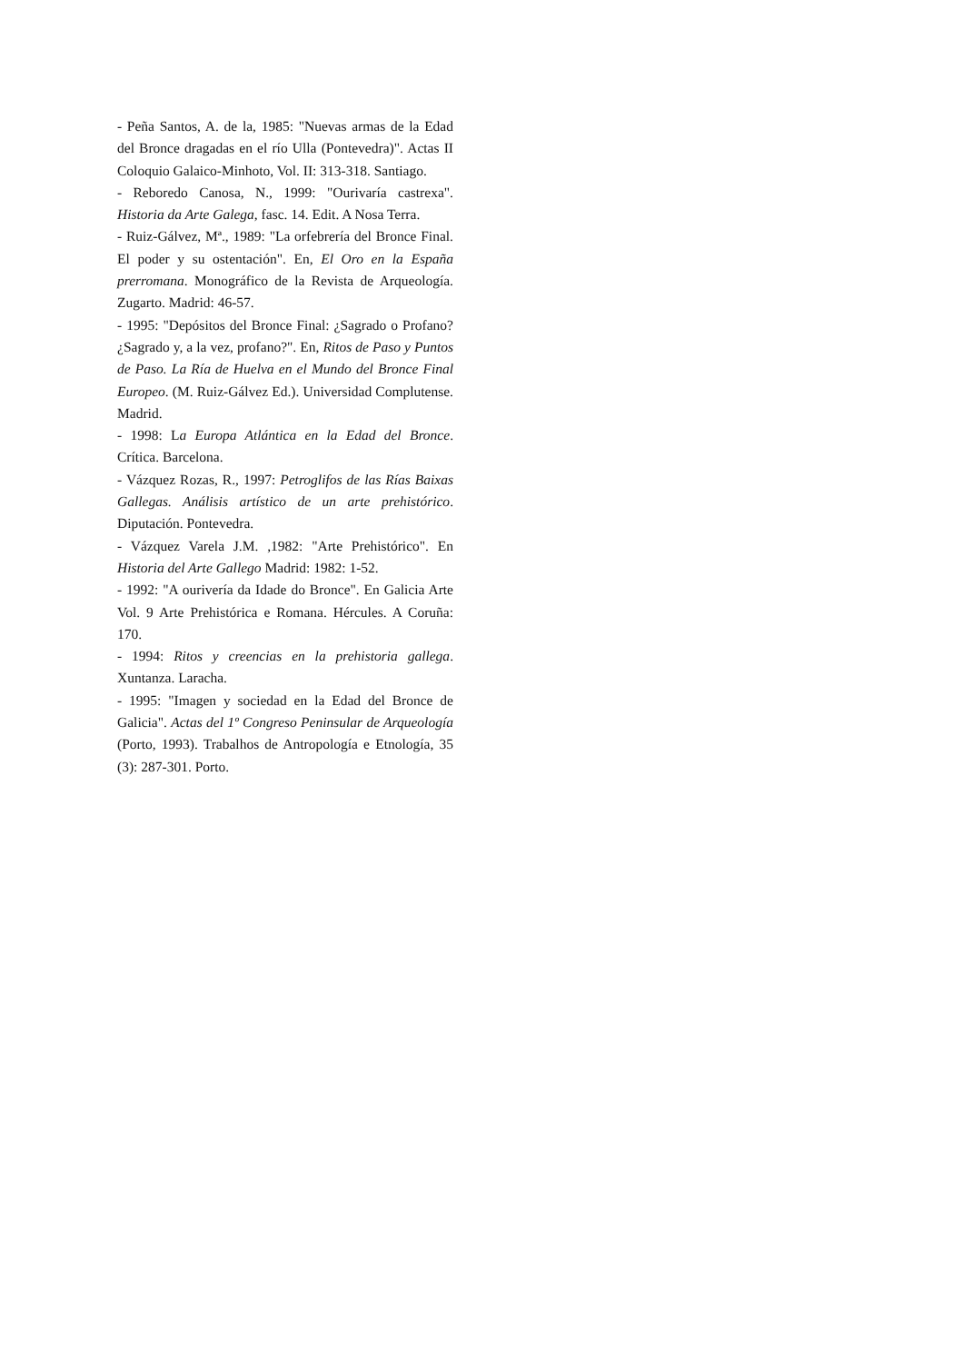- Peña Santos, A. de la, 1985: "Nuevas armas de la Edad del Bronce dragadas en el río Ulla (Pontevedra)". Actas II Coloquio Galaico-Minhoto, Vol. II: 313-318. Santiago.
- Reboredo Canosa, N., 1999: "Ourivaría castrexa". Historia da Arte Galega, fasc. 14. Edit. A Nosa Terra.
- Ruiz-Gálvez, Mª., 1989: "La orfebrería del Bronce Final. El poder y su ostentación". En, El Oro en la España prerromana. Monográfico de la Revista de Arqueología. Zugarto. Madrid: 46-57.
- 1995: "Depósitos del Bronce Final: ¿Sagrado o Profano? ¿Sagrado y, a la vez, profano?". En, Ritos de Paso y Puntos de Paso. La Ría de Huelva en el Mundo del Bronce Final Europeo. (M. Ruiz-Gálvez Ed.). Universidad Complutense. Madrid.
- 1998: La Europa Atlántica en la Edad del Bronce. Crítica. Barcelona.
- Vázquez Rozas, R., 1997: Petroglifos de las Rías Baixas Gallegas. Análisis artístico de un arte prehistórico. Diputación. Pontevedra.
- Vázquez Varela J.M. ,1982: "Arte Prehistórico". En Historia del Arte Gallego Madrid: 1982: 1-52.
- 1992: "A ourivería da Idade do Bronce". En Galicia Arte Vol. 9 Arte Prehistórica e Romana. Hércules. A Coruña: 170.
- 1994: Ritos y creencias en la prehistoria gallega. Xuntanza. Laracha.
- 1995: "Imagen y sociedad en la Edad del Bronce de Galicia". Actas del 1º Congreso Peninsular de Arqueología (Porto, 1993). Trabalhos de Antropología e Etnología, 35 (3): 287-301. Porto.